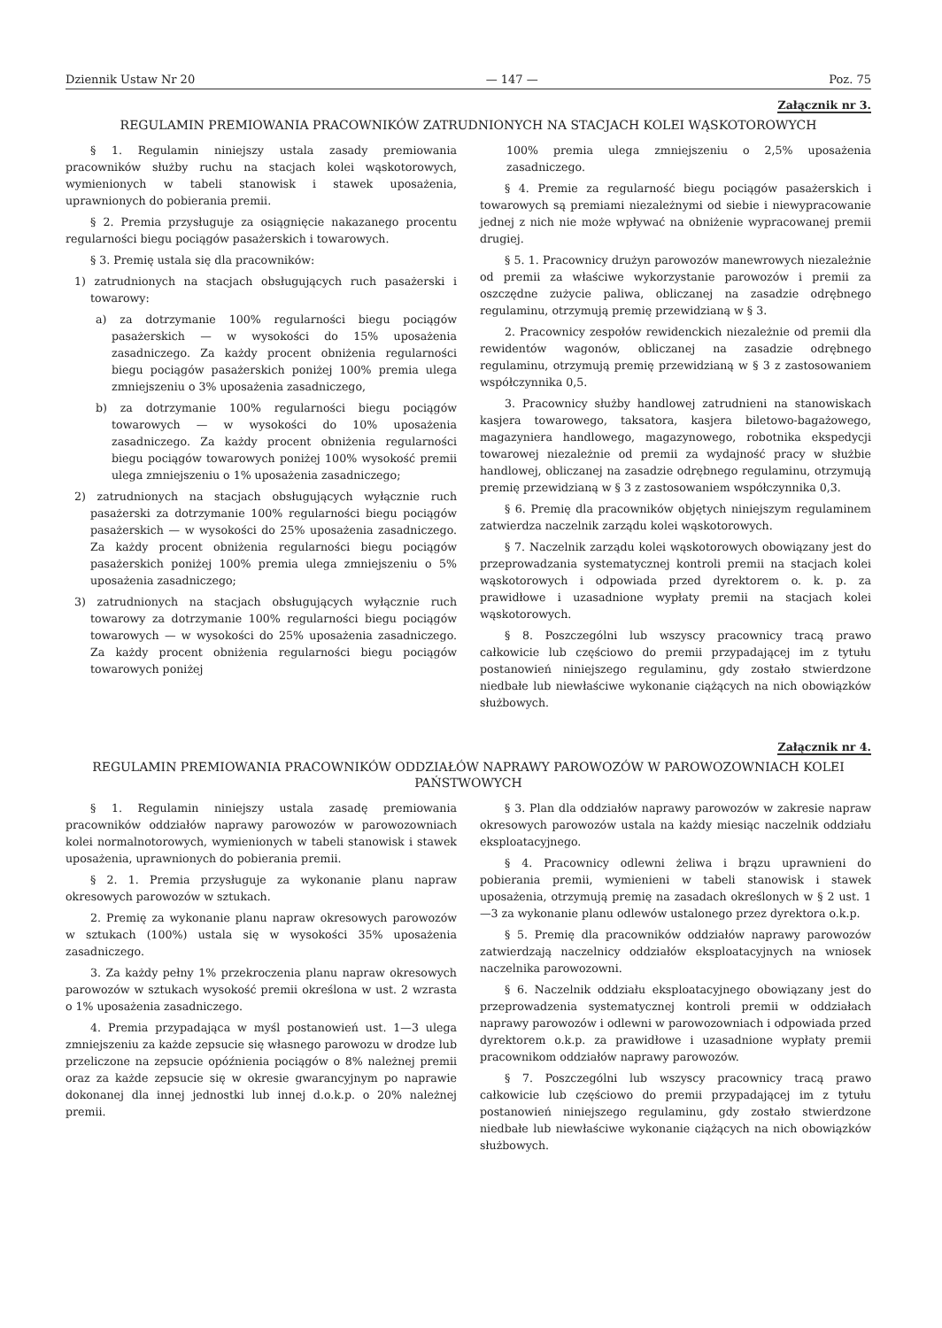Dziennik Ustaw Nr 20 — 147 — Poz. 75
Załącznik nr 3.
REGULAMIN PREMIOWANIA PRACOWNIKÓW ZATRUDNIONYCH NA STACJACH KOLEI WĄSKOTOROWYCH
§ 1. Regulamin niniejszy ustala zasady premiowania pracowników służby ruchu na stacjach kolei wąskotorowych, wymienionych w tabeli stanowisk i stawek uposażenia, uprawnionych do pobierania premii.
§ 2. Premia przysługuje za osiągnięcie nakazanego procentu regularności biegu pociągów pasażerskich i towarowych.
§ 3. Premię ustala się dla pracowników:
1) zatrudnionych na stacjach obsługujących ruch pasażerski i towarowy:
a) za dotrzymanie 100% regularności biegu pociągów pasażerskich — w wysokości do 15% uposażenia zasadniczego. Za każdy procent obniżenia regularności biegu pociągów pasażerskich poniżej 100% premia ulega zmniejszeniu o 3% uposażenia zasadniczego,
b) za dotrzymanie 100% regularności biegu pociągów towarowych — w wysokości do 10% uposażenia zasadniczego. Za każdy procent obniżenia regularności biegu pociągów towarowych poniżej 100% wysokość premii ulega zmniejszeniu o 1% uposażenia zasadniczego;
2) zatrudnionych na stacjach obsługujących wyłącznie ruch pasażerski za dotrzymanie 100% regularności biegu pociągów pasażerskich — w wysokości do 25% uposażenia zasadniczego. Za każdy procent obniżenia regularności biegu pociągów pasażerskich poniżej 100% premia ulega zmniejszeniu o 5% uposażenia zasadniczego;
3) zatrudnionych na stacjach obsługujących wyłącznie ruch towarowy za dotrzymanie 100% regularności biegu pociągów towarowych — w wysokości do 25% uposażenia zasadniczego. Za każdy procent obniżenia regularności biegu pociągów towarowych poniżej
100% premia ulega zmniejszeniu o 2,5% uposażenia zasadniczego.
§ 4. Premie za regularność biegu pociągów pasażerskich i towarowych są premiami niezależnymi od siebie i niewypracowanie jednej z nich nie może wpływać na obniżenie wypracowanej premii drugiej.
§ 5. 1. Pracownicy drużyn parowozów manewrowych niezależnie od premii za właściwe wykorzystanie parowozów i premii za oszczędne zużycie paliwa, obliczanej na zasadzie odrębnego regulaminu, otrzymują premię przewidzianą w § 3.
2. Pracownicy zespołów rewidenckich niezależnie od premii dla rewidentów wagonów, obliczanej na zasadzie odrębnego regulaminu, otrzymują premię przewidzianą w § 3 z zastosowaniem współczynnika 0,5.
3. Pracownicy służby handlowej zatrudnieni na stanowiskach kasjera towarowego, taksatora, kasjera biletowo-bagażowego, magazyniera handlowego, magazynowego, robotnika ekspedycji towarowej niezależnie od premii za wydajność pracy w służbie handlowej, obliczanej na zasadzie odrębnego regulaminu, otrzymują premię przewidzianą w § 3 z zastosowaniem współczynnika 0,3.
§ 6. Premię dla pracowników objętych niniejszym regulaminem zatwierdza naczelnik zarządu kolei wąskotorowych.
§ 7. Naczelnik zarządu kolei wąskotorowych obowiązany jest do przeprowadzania systematycznej kontroli premii na stacjach kolei wąskotorowych i odpowiada przed dyrektorem o. k. p. za prawidłowe i uzasadnione wypłaty premii na stacjach kolei wąskotorowych.
§ 8. Poszczególni lub wszyscy pracownicy tracą prawo całkowicie lub częściowo do premii przypadającej im z tytułu postanowień niniejszego regulaminu, gdy zostało stwierdzone niedbałe lub niewłaściwe wykonanie ciążących na nich obowiązków służbowych.
Załącznik nr 4.
REGULAMIN PREMIOWANIA PRACOWNIKÓW ODDZIAŁÓW NAPRAWY PAROWOZÓW W PAROWOZOWNIACH KOLEI PAŃSTWOWYCH
§ 1. Regulamin niniejszy ustala zasadę premiowania pracowników oddziałów naprawy parowozów w parowozowniach kolei normalnotorowych, wymienionych w tabeli stanowisk i stawek uposażenia, uprawnionych do pobierania premii.
§ 2. 1. Premia przysługuje za wykonanie planu napraw okresowych parowozów w sztukach.
2. Premię za wykonanie planu napraw okresowych parowozów w sztukach (100%) ustala się w wysokości 35% uposażenia zasadniczego.
3. Za każdy pełny 1% przekroczenia planu napraw okresowych parowozów w sztukach wysokość premii określona w ust. 2 wzrasta o 1% uposażenia zasadniczego.
4. Premia przypadająca w myśl postanowień ust. 1—3 ulega zmniejszeniu za każde zepsucie się własnego parowozu w drodze lub przeliczone na zepsucie opóźnienia pociągów o 8% należnej premii oraz za każde zepsucie się w okresie gwarancyjnym po naprawie dokonanej dla innej jednostki lub innej d.o.k.p. o 20% należnej premii.
§ 3. Plan dla oddziałów naprawy parowozów w zakresie napraw okresowych parowozów ustala na każdy miesiąc naczelnik oddziału eksploatacyjnego.
§ 4. Pracownicy odlewni żeliwa i brązu uprawnieni do pobierania premii, wymienieni w tabeli stanowisk i stawek uposażenia, otrzymują premię na zasadach określonych w § 2 ust. 1—3 za wykonanie planu odlewów ustalonego przez dyrektora o.k.p.
§ 5. Premię dla pracowników oddziałów naprawy parowozów zatwierdzają naczelnicy oddziałów eksploatacyjnych na wniosek naczelnika parowozowni.
§ 6. Naczelnik oddziału eksploatacyjnego obowiązany jest do przeprowadzenia systematycznej kontroli premii w oddziałach naprawy parowozów i odlewni w parowozowniach i odpowiada przed dyrektorem o.k.p. za prawidłowe i uzasadnione wypłaty premii pracownikom oddziałów naprawy parowozów.
§ 7. Poszczególni lub wszyscy pracownicy tracą prawo całkowicie lub częściowo do premii przypadającej im z tytułu postanowień niniejszego regulaminu, gdy zostało stwierdzone niedbałe lub niewłaściwe wykonanie ciążących na nich obowiązków służbowych.